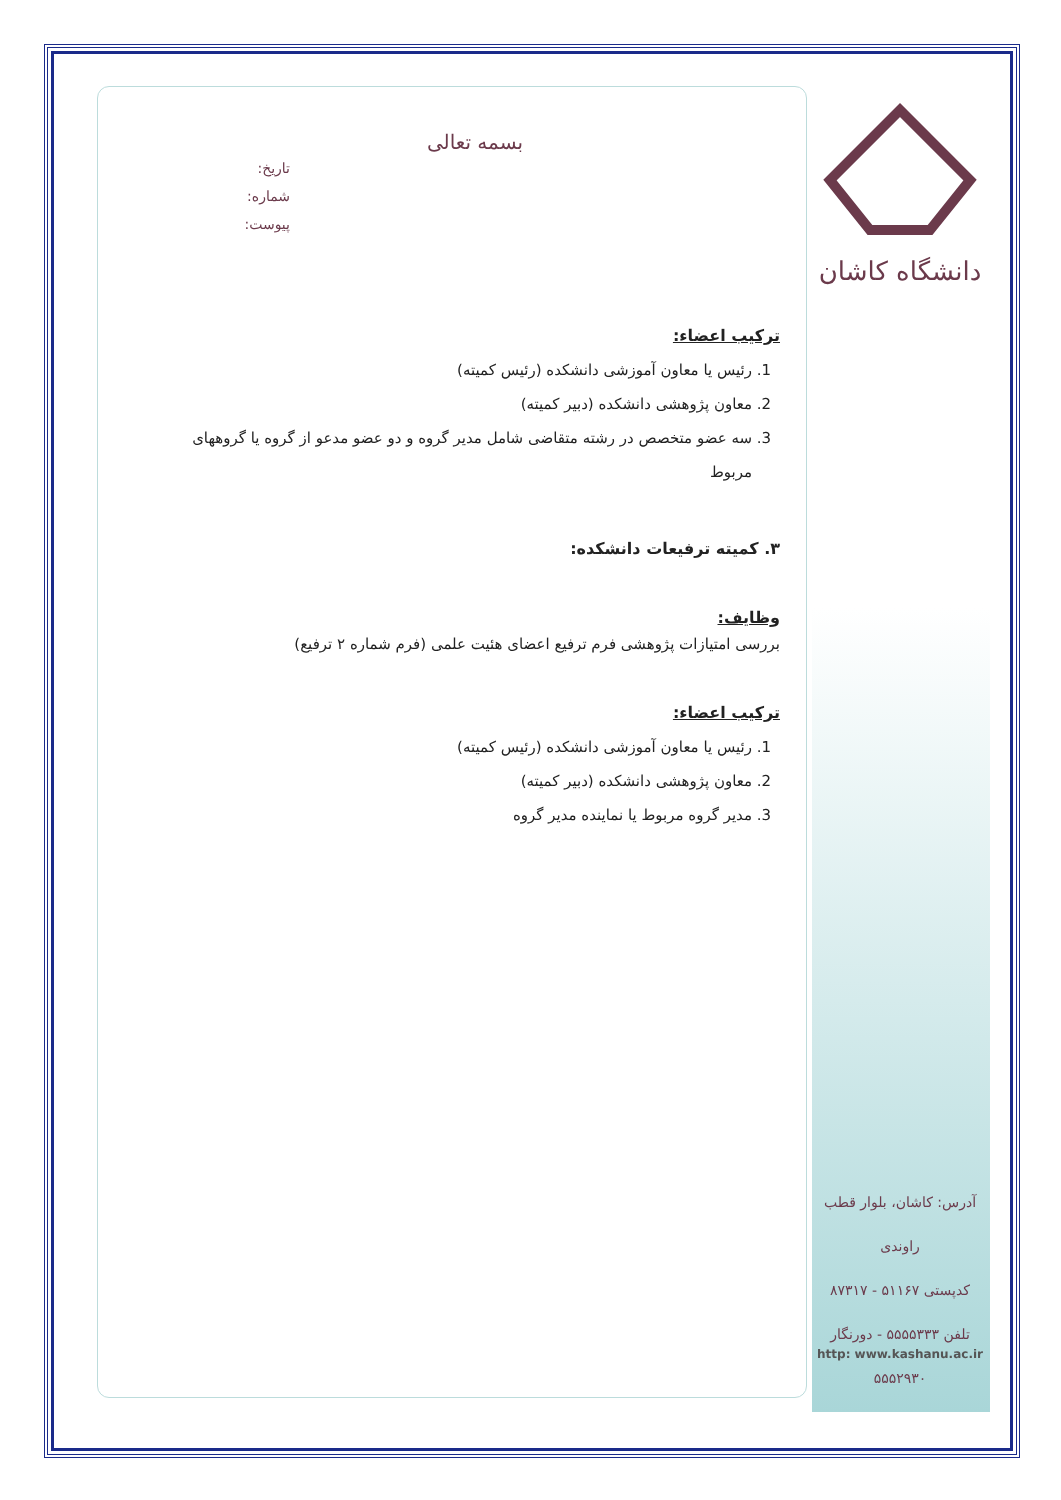دانشگاه کاشان
بسمه تعالی
تاریخ:
شماره:
پیوست:
ترکیب اعضاء:
1. رئیس یا معاون آموزشی دانشکده (رئیس کمیته)
2. معاون پژوهشی دانشکده (دبیر کمیته)
3. سه عضو متخصص در رشته متقاضی شامل مدیر گروه و دو عضو مدعو از گروه یا گروههای مربوط
۳. کمیته ترفیعات دانشکده:
وظایف:
بررسی امتیازات پژوهشی فرم ترفیع اعضای هئیت علمی (فرم شماره ۲ ترفیع)
ترکیب اعضاء:
1. رئیس یا معاون آموزشی دانشکده (رئیس کمیته)
2. معاون پژوهشی دانشکده (دبیر کمیته)
3. مدیر گروه مربوط یا نماینده مدیر گروه
آدرس: کاشان، بلوار قطب راوندی
کدپستی ۵۱۱۶۷ - ۸۷۳۱۷
تلفن ۵۵۵۵۳۳۳ - دورنگار ۵۵۵۲۹۳۰
http: www.kashanu.ac.ir